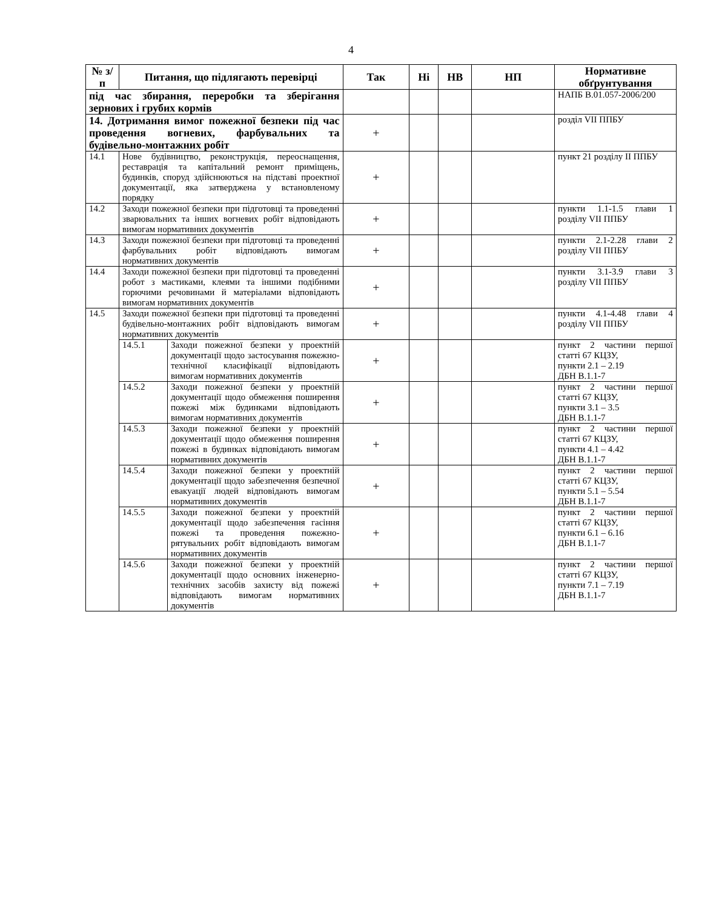4
| № з/п | Питання, що підлягають перевірці | | Так | Ні | НВ | НП | Нормативне обґрунтування |
| --- | --- | --- | --- | --- | --- | --- | --- |
| під час збирання, переробки та зберігання зернових і грубих кормів | | | | | | | НАПБ В.01.057-2006/200 |
| 14. Дотримання вимог пожежної безпеки під час проведення вогневих, фарбувальних та будівельно-монтажних робіт | | | + | | | | розділ VII ППБУ |
| 14.1 | Нове будівництво, реконструкція, переоснащення, реставрація та капітальний ремонт приміщень, будинків, споруд здійснюються на підставі проектної документації, яка затверджена у встановленому порядку | | + | | | | пункт 21 розділу II ППБУ |
| 14.2 | Заходи пожежної безпеки при підготовці та проведенні зварювальних та інших вогневих робіт відповідають вимогам нормативних документів | | + | | | | пункти 1.1-1.5 глави 1 розділу VII ППБУ |
| 14.3 | Заходи пожежної безпеки при підготовці та проведенні фарбувальних робіт відповідають вимогам нормативних документів | | + | | | | пункти 2.1-2.28 глави 2 розділу VII ППБУ |
| 14.4 | Заходи пожежної безпеки при підготовці та проведенні робот з мастиками, клеями та іншими подібними горючими речовинами й матеріалами відповідають вимогам нормативних документів | | + | | | | пункти 3.1-3.9 глави 3 розділу VII ППБУ |
| 14.5 | Заходи пожежної безпеки при підготовці та проведенні будівельно-монтажних робіт відповідають вимогам нормативних документів | | + | | | | пункти 4.1-4.48 глави 4 розділу VII ППБУ |
| | 14.5.1 | Заходи пожежної безпеки у проектній документації щодо застосування пожежно-технічної класифікації відповідають вимогам нормативних документів | + | | | | пункт 2 частини першої статті 67 КЦЗУ, пункти 2.1 – 2.19 ДБН В.1.1-7 |
| | 14.5.2 | Заходи пожежної безпеки у проектній документації щодо обмеження поширення пожежі між будинками відповідають вимогам нормативних документів | + | | | | пункт 2 частини першої статті 67 КЦЗУ, пункти 3.1 – 3.5 ДБН В.1.1-7 |
| | 14.5.3 | Заходи пожежної безпеки у проектній документації щодо обмеження поширення пожежі в будинках відповідають вимогам нормативних документів | + | | | | пункт 2 частини першої статті 67 КЦЗУ, пункти 4.1 – 4.42 ДБН В.1.1-7 |
| | 14.5.4 | Заходи пожежної безпеки у проектній документації щодо забезпечення безпечної евакуації людей відповідають вимогам нормативних документів | + | | | | пункт 2 частини першої статті 67 КЦЗУ, пункти 5.1 – 5.54 ДБН В.1.1-7 |
| | 14.5.5 | Заходи пожежної безпеки у проектній документації щодо забезпечення гасіння пожежі та проведення пожежно-рятувальних робіт відповідають вимогам нормативних документів | + | | | | пункт 2 частини першої статті 67 КЦЗУ, пункти 6.1 – 6.16 ДБН В.1.1-7 |
| | 14.5.6 | Заходи пожежної безпеки у проектній документації щодо основних інженерно-технічних засобів захисту від пожежі відповідають вимогам нормативних документів | + | | | | пункт 2 частини першої статті 67 КЦЗУ, пункти 7.1 – 7.19 ДБН В.1.1-7 |